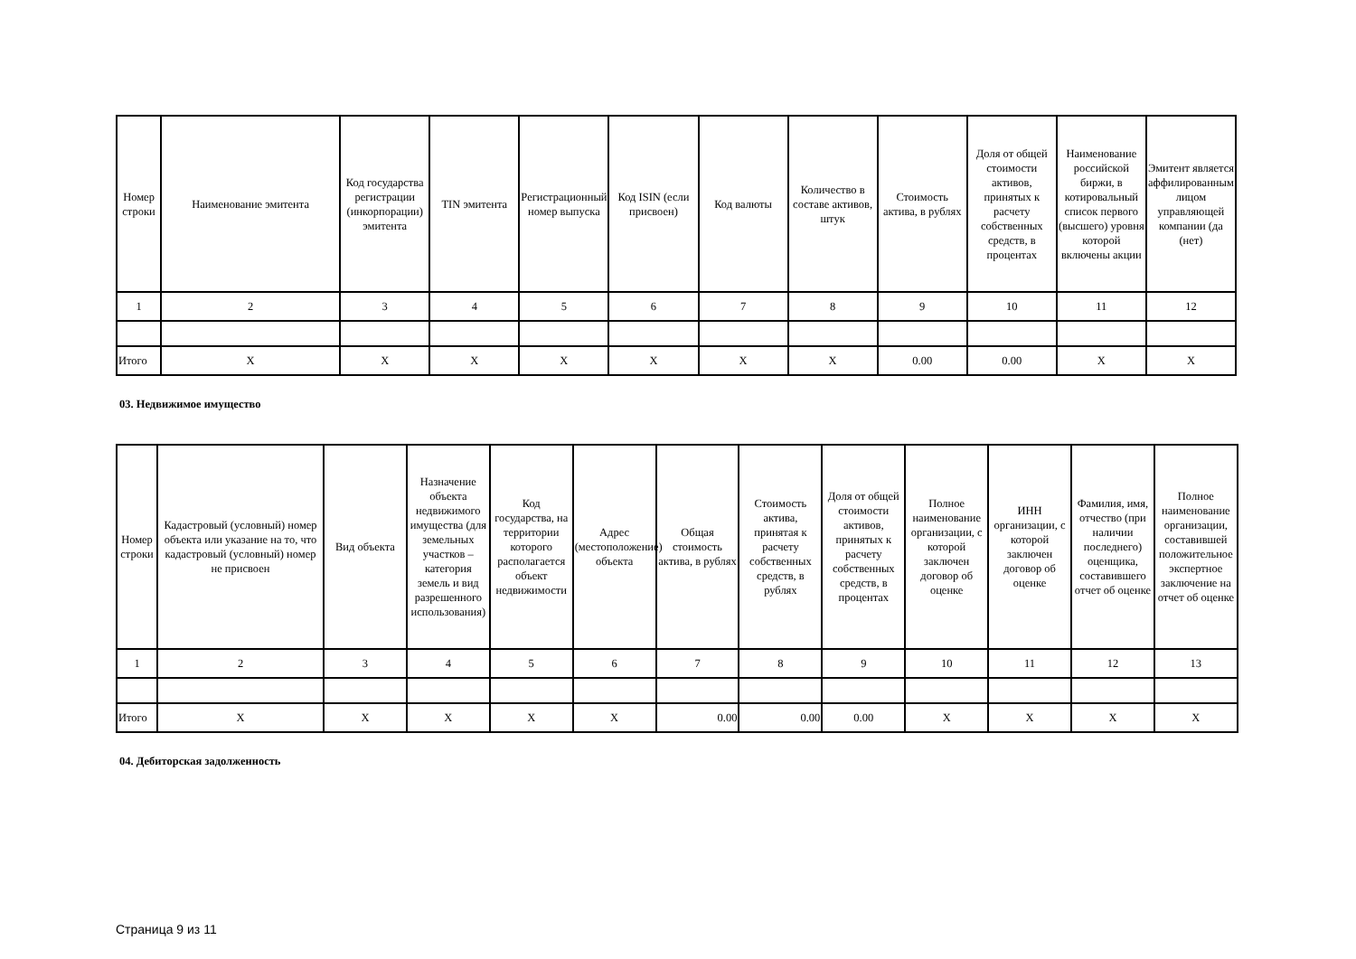| Номер строки | Наименование эмитента | Код государства регистрации (инкорпорации) эмитента | TIN эмитента | Регистрационный номер выпуска | Код ISIN (если присвоен) | Код валюты | Количество в составе активов, штук | Стоимость актива, в рублях | Доля от общей стоимости активов, принятых к расчету собственных средств, в процентах | Наименование российской биржи, в котировальный список первого (высшего) уровня которой включены акции | Эмитент является аффилированным лицом управляющей компании (да (нет) |
| --- | --- | --- | --- | --- | --- | --- | --- | --- | --- | --- | --- |
| 1 | 2 | 3 | 4 | 5 | 6 | 7 | 8 | 9 | 10 | 11 | 12 |
| Итого | X | X | X | X | X | X | X | 0.00 | 0.00 | X | X |
03. Недвижимое имущество
| Номер строки | Кадастровый (условный) номер объекта или указание на то, что кадастровый (условный) номер не присвоен | Вид объекта | Назначение объекта недвижимого имущества (для земельных участков – категория земель и вид разрешенного использования) | Код государства, на территории которого располагается объект недвижимости | Адрес (местоположение) объекта | Общая стоимость актива, в рублях | Стоимость актива, принятая к расчету собственных средств, в рублях | Доля от общей стоимости активов, принятых к расчету собственных средств, в процентах | Полное наименование организации, с которой заключен договор об оценке | ИНН организации, с которой заключен договор об оценке | Фамилия, имя, отчество (при наличии последнего) оценщика, составившего отчет об оценке | Полное наименование организации, составившей положительное экспертное заключение на отчет об оценке |
| --- | --- | --- | --- | --- | --- | --- | --- | --- | --- | --- | --- | --- |
| 1 | 2 | 3 | 4 | 5 | 6 | 7 | 8 | 9 | 10 | 11 | 12 | 13 |
| Итого | X | X | X | X | X | 0.00 | 0.00 | 0.00 | X | X | X | X |
04. Дебиторская задолженность
Страница 9 из 11